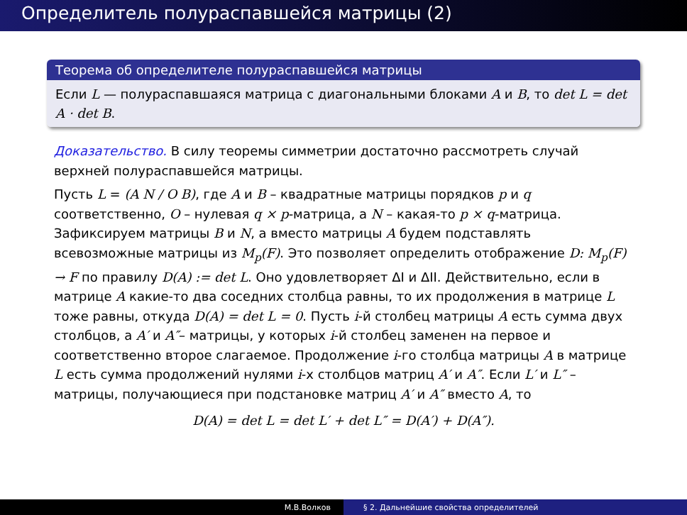Определитель полураспавшейся матрицы (2)
Теорема об определителе полураспавшейся матрицы
Если L — полураспавшаяся матрица с диагональными блоками A и B, то det L = det A · det B.
Доказательство. В силу теоремы симметрии достаточно рассмотреть случай верхней полураспавшейся матрицы.
Пусть L = (A N / O B), где A и B – квадратные матрицы порядков p и q соответственно, O – нулевая q × p-матрица, а N – какая-то p × q-матрица. Зафиксируем матрицы B и N, а вместо матрицы A будем подставлять всевозможные матрицы из M<sub>p</sub>(F). Это позволяет определить отображение D: M<sub>p</sub>(F) → F по правилу D(A) := det L. Оно удовлетворяет ΔI и ΔII. Действительно, если в матрице A какие-то два соседних столбца равны, то их продолжения в матрице L тоже равны, откуда D(A) = det L = 0. Пусть i-й столбец матрицы A есть сумма двух столбцов, а A′ и A″– матрицы, у которых i-й столбец заменен на первое и соответственно второе слагаемое. Продолжение i-го столбца матрицы A в матрице L есть сумма продолжений нулями i-х столбцов матриц A′ и A″. Если L′ и L″ – матрицы, получающиеся при подстановке матриц A′ и A″ вместо A, то
D(A) = det L = det L′ + det L″ = D(A′) + D(A″).
М.В.Волков § 2. Дальнейшие свойства определителей